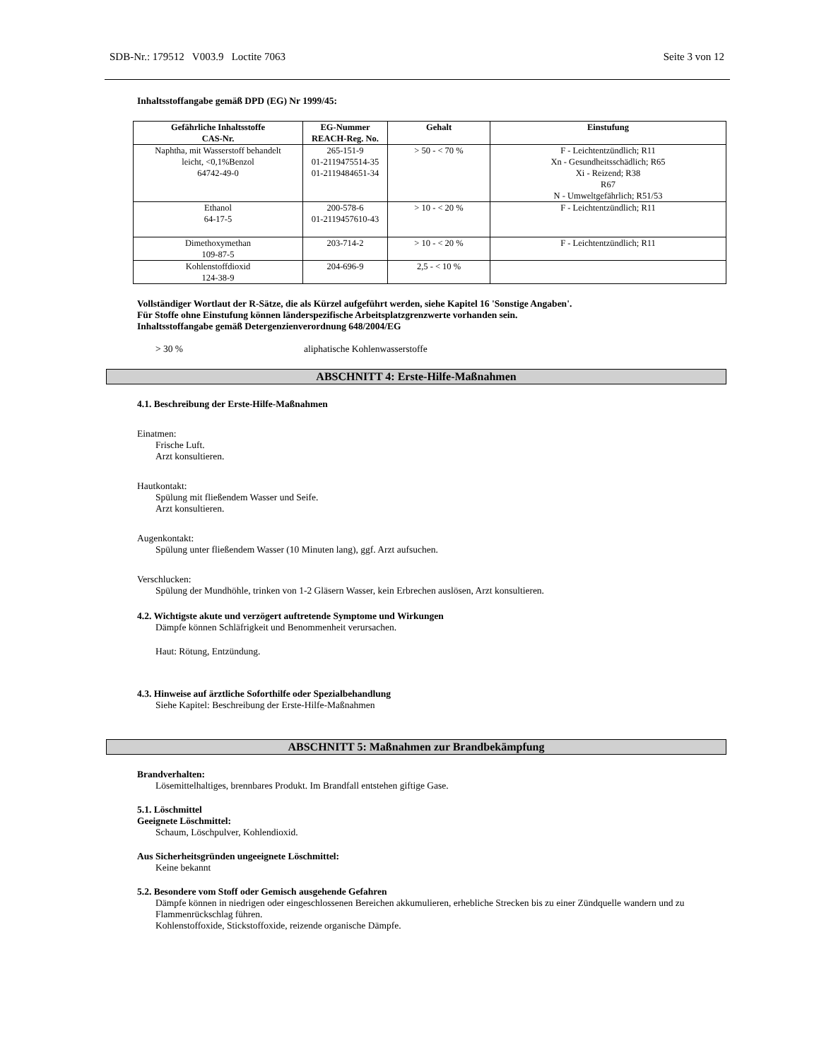SDB-Nr.: 179512 V003.9 Loctite 7063 Seite 3 von 12
Inhaltsstoffangabe gemäß DPD (EG) Nr 1999/45:
| Gefährliche Inhaltsstoffe CAS-Nr. | EG-Nummer REACH-Reg. No. | Gehalt | Einstufung |
| --- | --- | --- | --- |
| Naphtha, mit Wasserstoff behandelt leicht, <0,1%Benzol 64742-49-0 | 265-151-9 01-2119475514-35 01-2119484651-34 | > 50 - < 70 % | F - Leichtentzündlich; R11 Xn - Gesundheitsschädlich; R65 Xi - Reizend; R38 R67 N - Umweltgefährlich; R51/53 |
| Ethanol 64-17-5 | 200-578-6 01-2119457610-43 | > 10 - < 20 % | F - Leichtentzündlich; R11 |
| Dimethoxymethan 109-87-5 | 203-714-2 | > 10 - < 20 % | F - Leichtentzündlich; R11 |
| Kohlenstoffdioxid 124-38-9 | 204-696-9 | 2,5 - < 10 % | |
Vollständiger Wortlaut der R-Sätze, die als Kürzel aufgeführt werden, siehe Kapitel 16 'Sonstige Angaben'.
Für Stoffe ohne Einstufung können länderspezifische Arbeitsplatzgrenzwerte vorhanden sein.
Inhaltsstoffangabe gemäß Detergenzienverordnung 648/2004/EG
> 30 % aliphatische Kohlenwasserstoffe
ABSCHNITT 4: Erste-Hilfe-Maßnahmen
4.1. Beschreibung der Erste-Hilfe-Maßnahmen
Einatmen:
Frische Luft.
Arzt konsultieren.
Hautkontakt:
Spülung mit fließendem Wasser und Seife.
Arzt konsultieren.
Augenkontakt:
Spülung unter fließendem Wasser (10 Minuten lang), ggf. Arzt aufsuchen.
Verschlucken:
Spülung der Mundhöhle, trinken von 1-2 Gläsern Wasser, kein Erbrechen auslösen, Arzt konsultieren.
4.2. Wichtigste akute und verzögert auftretende Symptome und Wirkungen
Dämpfe können Schläfrigkeit und Benommenheit verursachen.
Haut: Rötung, Entzündung.
4.3. Hinweise auf ärztliche Soforthilfe oder Spezialbehandlung
Siehe Kapitel: Beschreibung der Erste-Hilfe-Maßnahmen
ABSCHNITT 5: Maßnahmen zur Brandbekämpfung
Brandverhalten:
Lösemittelhaltiges, brennbares Produkt. Im Brandfall entstehen giftige Gase.
5.1. Löschmittel
Geeignete Löschmittel:
Schaum, Löschpulver, Kohlendioxid.
Aus Sicherheitsgründen ungeeignete Löschmittel:
Keine bekannt
5.2. Besondere vom Stoff oder Gemisch ausgehende Gefahren
Dämpfe können in niedrigen oder eingeschlossenen Bereichen akkumulieren, erhebliche Strecken bis zu einer Zündquelle wandern und zu Flammenrückschlag führen.
Kohlenstoffoxide, Stickstoffoxide, reizende organische Dämpfe.